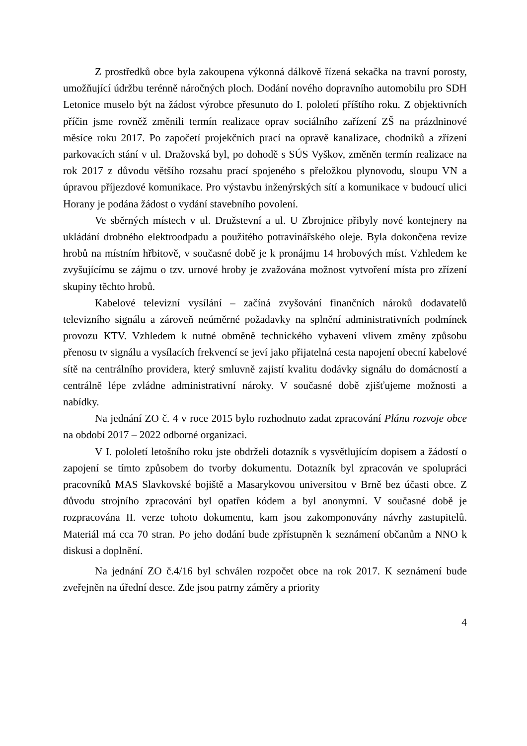Z prostředků obce byla zakoupena výkonná dálkově řízená sekačka na travní porosty, umožňující údržbu terénně náročných ploch. Dodání nového dopravního automobilu pro SDH Letonice muselo být na žádost výrobce přesunuto do I. pololetí příštího roku. Z objektivních příčin jsme rovněž změnili termín realizace oprav sociálního zařízení ZŠ na prázdninové měsíce roku 2017. Po započetí projekčních prací na opravě kanalizace, chodníků a zřízení parkovacích stání v ul. Dražovská byl, po dohodě s SÚS Vyškov, změněn termín realizace na rok 2017 z důvodu většího rozsahu prací spojeného s přeložkou plynovodu, sloupu VN a úpravou příjezdové komunikace. Pro výstavbu inženýrských sítí a komunikace v budoucí ulici Horany je podána žádost o vydání stavebního povolení.
Ve sběrných místech v ul. Družstevní a ul. U Zbrojnice přibyly nové kontejnery na ukládání drobného elektroodpadu a použitého potravinářského oleje. Byla dokončena revize hrobů na místním hřbitově, v současné době je k pronájmu 14 hrobových míst. Vzhledem ke zvyšujícímu se zájmu o tzv. urnové hroby je zvažována možnost vytvoření místa pro zřízení skupiny těchto hrobů.
Kabelové televizní vysílání – začíná zvyšování finančních nároků dodavatelů televizního signálu a zároveň neúměrné požadavky na splnění administrativních podmínek provozu KTV. Vzhledem k nutné obměně technického vybavení vlivem změny způsobu přenosu tv signálu a vysílacích frekvencí se jeví jako přijatelná cesta napojení obecní kabelové sítě na centrálního providera, který smluvně zajistí kvalitu dodávky signálu do domácností a centrálně lépe zvládne administrativní nároky. V současné době zjišťujeme možnosti a nabídky.
Na jednání ZO č. 4 v roce 2015 bylo rozhodnuto zadat zpracování Plánu rozvoje obce na období 2017 – 2022 odborné organizaci.
V I. pololetí letošního roku jste obdrželi dotazník s vysvětlujícím dopisem a žádostí o zapojení se tímto způsobem do tvorby dokumentu. Dotazník byl zpracován ve spolupráci pracovníků MAS Slavkovské bojiště a Masarykovou universitou v Brně bez účasti obce. Z důvodu strojního zpracování byl opatřen kódem a byl anonymní. V současné době je rozpracována II. verze tohoto dokumentu, kam jsou zakomponovány návrhy zastupitelů. Materiál má cca 70 stran. Po jeho dodání bude zpřístupněn k seznámení občanům a NNO k diskusi a doplnění.
Na jednání ZO č.4/16 byl schválen rozpočet obce na rok 2017. K seznámení bude zveřejněn na úřední desce. Zde jsou patrny záměry a priority
4